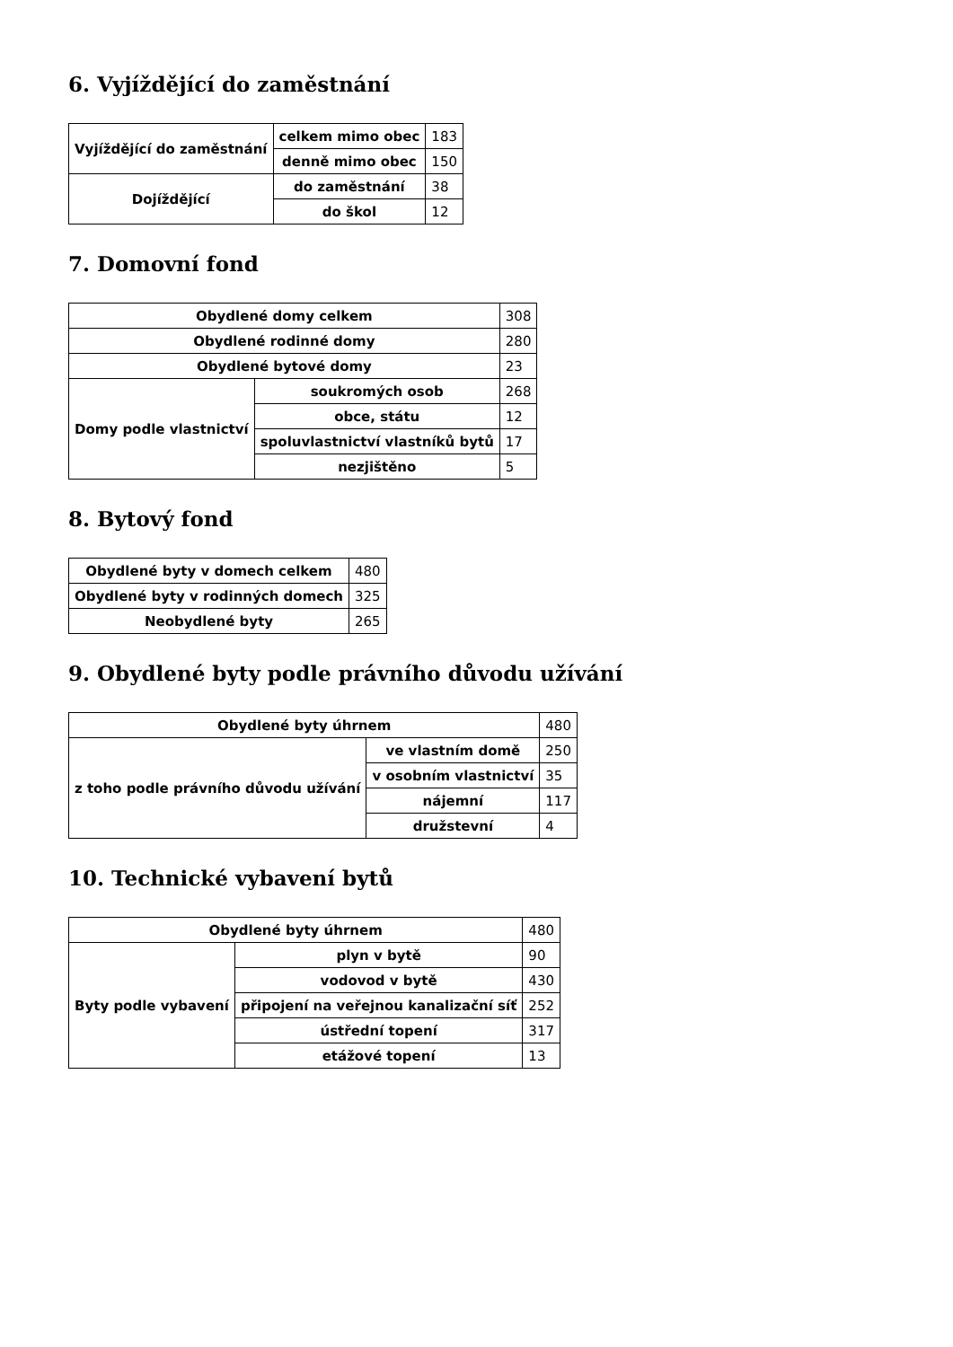6. Vyjíždějící do zaměstnání
| Vyjíždějící do zaměstnání | celkem mimo obec | 183 |
| | denně mimo obec | 150 |
| Dojíždějící | do zaměstnání | 38 |
| | do škol | 12 |
7. Domovní fond
| Obydlené domy celkem | | 308 |
| Obydlené rodinné domy | | 280 |
| Obydlené bytové domy | | 23 |
| Domy podle vlastnictví | soukromých osob | 268 |
| | obce, státu | 12 |
| | spoluvlastnictví vlastníků bytů | 17 |
| | nezjištěno | 5 |
8. Bytový fond
| Obydlené byty v domech celkem | 480 |
| Obydlené byty v rodinných domech | 325 |
| Neobydlené byty | 265 |
9. Obydlené byty podle právního důvodu užívání
| Obydlené byty úhrnem | | 480 |
| z toho podle právního důvodu užívání | ve vlastním domě | 250 |
| | v osobním vlastnictví | 35 |
| | nájemní | 117 |
| | družstevní | 4 |
10. Technické vybavení bytů
| Obydlené byty úhrnem | | 480 |
| Byty podle vybavení | plyn v bytě | 90 |
| | vodovod v bytě | 430 |
| | připojení na veřejnou kanalizační síť | 252 |
| | ústřední topení | 317 |
| | etážové topení | 13 |